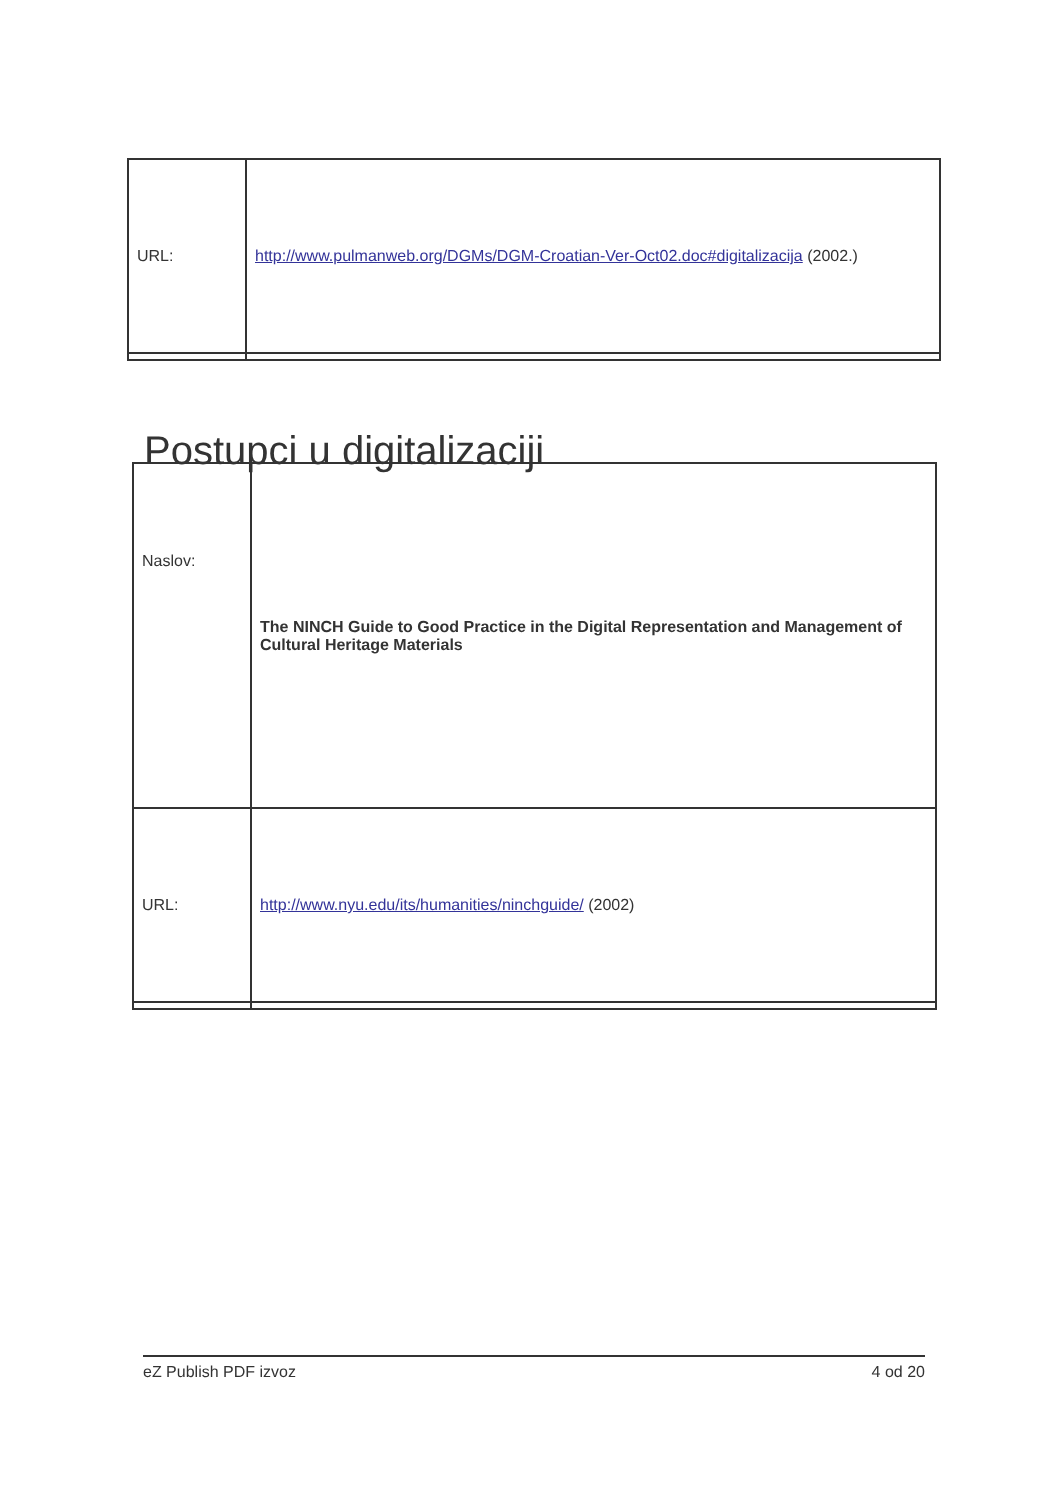| URL: | http://www.pulmanweb.org/DGMs/DGM-Croatian-Ver-Oct02.doc#digitalizacija (2002.) |
Postupci u digitalizaciji
| Naslov: | The NINCH Guide to Good Practice in the Digital Representation and Management of Cultural Heritage Materials |
| URL: | http://www.nyu.edu/its/humanities/ninchguide/ (2002) |
eZ Publish PDF izvoz 4 od 20